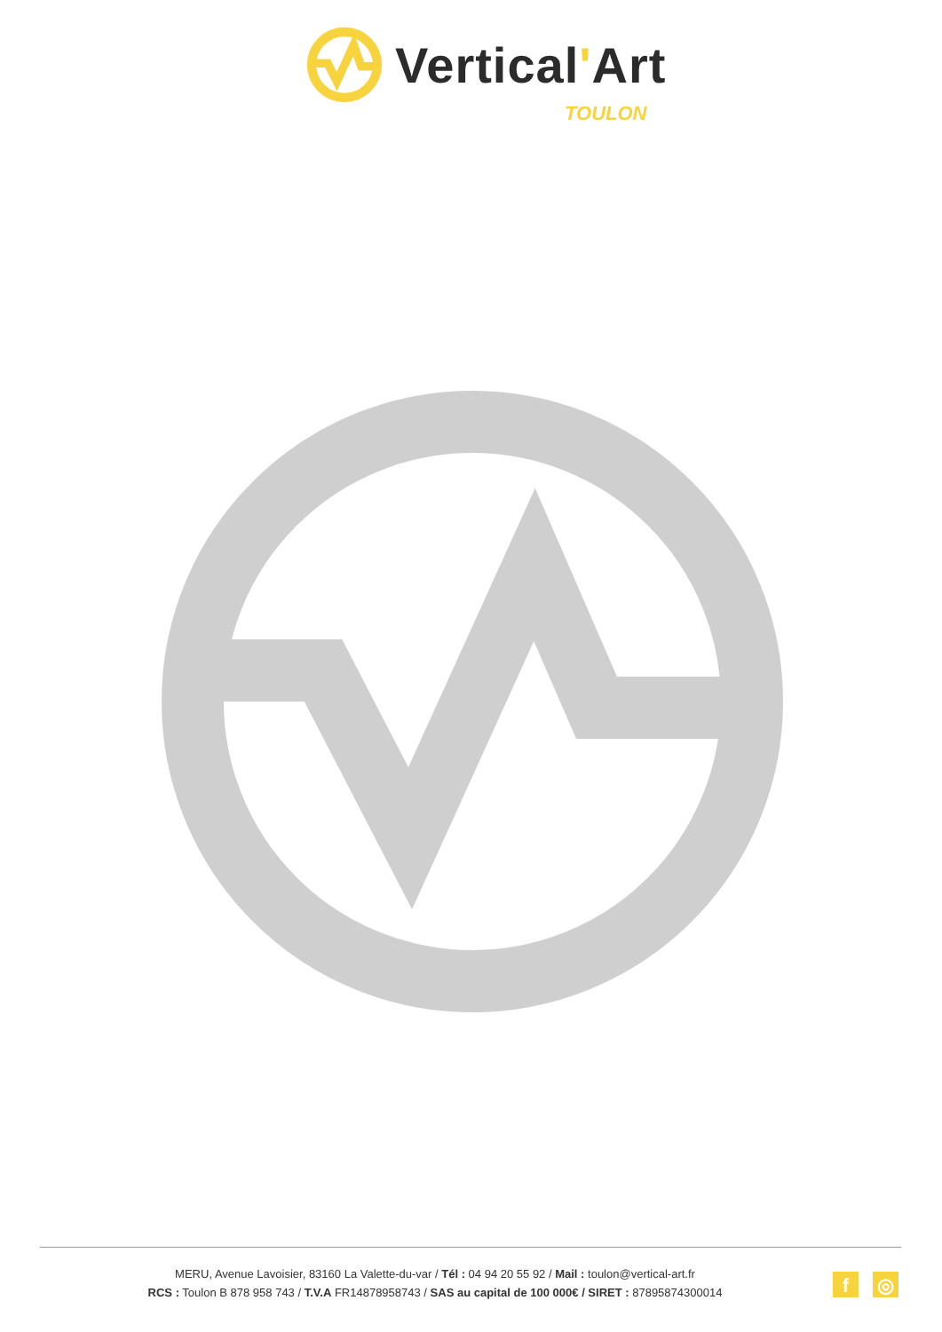Vertical'Art
TOULON
MERU, Avenue Lavoisier, 83160 La Valette-du-var / Tél : 04 94 20 55 92 / Mail : toulon@vertical-art.fr
RCS : Toulon B 878 958 743 / T.V.A FR14878958743 / SAS au capital de 100 000€ / SIRET : 87895874300014
f ◎